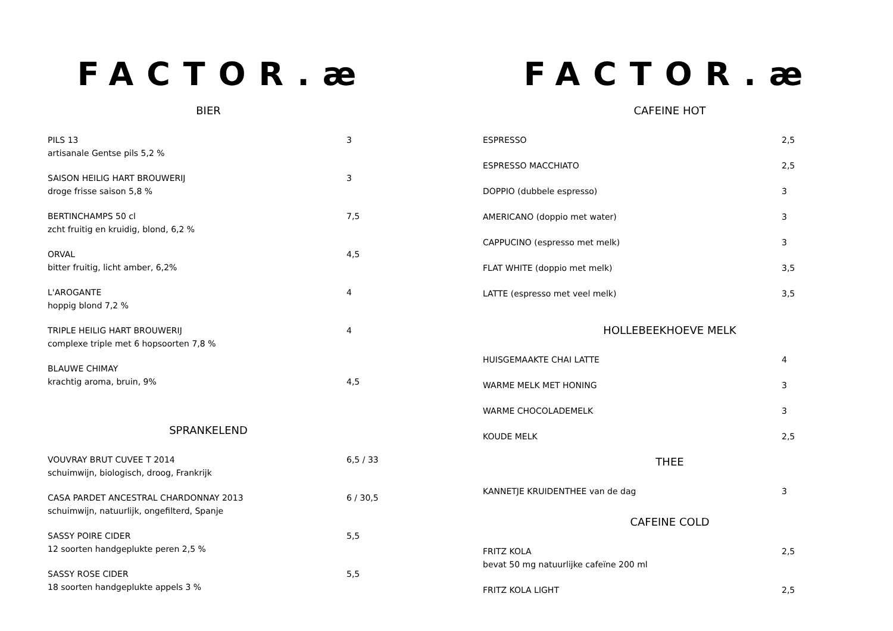FACTOR.æ
BIER
PILS 13
artisanale Gentse pils 5,2 %
3
SAISON HEILIG HART BROUWERIJ
droge frisse saison 5,8 %
3
BERTINCHAMPS 50 cl
zcht fruitig en kruidig, blond, 6,2 %
7,5
ORVAL
bitter fruitig, licht amber, 6,2%
4,5
L'AROGANTE
hoppig blond 7,2 %
4
TRIPLE HEILIG HART BROUWERIJ
complexe triple met 6 hopsoorten 7,8 %
4
BLAUWE CHIMAY
krachtig aroma, bruin, 9%
4,5
SPRANKELEND
VOUVRAY BRUT CUVEE T 2014
schuimwijn, biologisch, droog, Frankrijk
6,5 / 33
CASA PARDET ANCESTRAL CHARDONNAY 2013
schuimwijn, natuurlijk, ongefilterd, Spanje
6 / 30,5
SASSY POIRE CIDER
12 soorten handgeplukte peren 2,5 %
5,5
SASSY ROSE CIDER
18 soorten handgeplukte appels 3 %
5,5
FACTOR.æ
CAFEINE HOT
ESPRESSO 2,5
ESPRESSO MACCHIATO 2,5
DOPPIO (dubbele espresso) 3
AMERICANO (doppio met water) 3
CAPPUCINO (espresso met melk) 3
FLAT WHITE (doppio met melk) 3,5
LATTE (espresso met veel melk) 3,5
HOLLEBEEKHOEVE MELK
HUISGEMAAKTE CHAI LATTE 4
WARME MELK MET HONING 3
WARME CHOCOLADEMELK 3
KOUDE MELK 2,5
THEE
KANNETJE KRUIDENTHEE van de dag 3
CAFEINE COLD
FRITZ KOLA
bevat 50 mg natuurlijke cafeïne 200 ml
2,5
FRITZ KOLA LIGHT 2,5